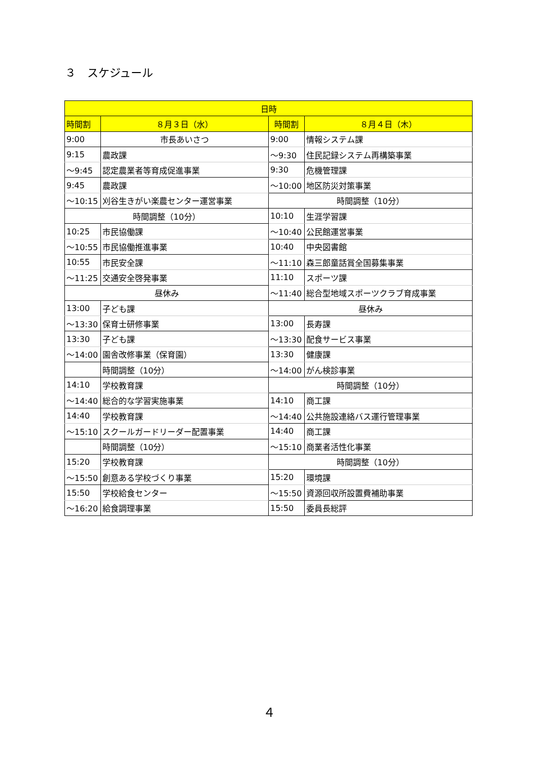３　スケジュール
| 日時 | | | |
| --- | --- | --- | --- |
| 時間割 | ８月３日（水） | 時間割 | ８月４日（木） |
| 9:00 | 市長あいさつ | 9:00 | 情報システム課 |
| 9:15 | 農政課 | ～9:30 | 住民記録システム再構築事業 |
| ～9:45 | 認定農業者等育成促進事業 | 9:30 | 危機管理課 |
| 9:45 | 農政課 | ～10:00 | 地区防災対策事業 |
| ～10:15 | 刈谷生きがい楽農センター運営事業 | 時間調整（10分） | |
| 時間調整（10分） | | 10:10 | 生涯学習課 |
| 10:25 | 市民協働課 | ～10:40 | 公民館運営事業 |
| ～10:55 | 市民協働推進事業 | 10:40 | 中央図書館 |
| 10:55 | 市民安全課 | ～11:10 | 森三郎童話賞全国募集事業 |
| ～11:25 | 交通安全啓発事業 | 11:10 | スポーツ課 |
| 昼休み | | ～11:40 | 総合型地域スポーツクラブ育成事業 |
| 13:00 | 子ども課 | 昼休み | |
| ～13:30 | 保育士研修事業 | 13:00 | 長寿課 |
| 13:30 | 子ども課 | ～13:30 | 配食サービス事業 |
| ～14:00 | 園舎改修事業（保育園） | 13:30 | 健康課 |
| | 時間調整（10分） | ～14:00 | がん検診事業 |
| 14:10 | 学校教育課 | 時間調整（10分） | |
| ～14:40 | 総合的な学習実施事業 | 14:10 | 商工課 |
| 14:40 | 学校教育課 | ～14:40 | 公共施設連絡バス運行管理事業 |
| ～15:10 | スクールガードリーダー配置事業 | 14:40 | 商工課 |
| | 時間調整（10分） | ～15:10 | 商業者活性化事業 |
| 15:20 | 学校教育課 | 時間調整（10分） | |
| ～15:50 | 創意ある学校づくり事業 | 15:20 | 環境課 |
| 15:50 | 学校給食センター | ～15:50 | 資源回収所設置費補助事業 |
| ～16:20 | 給食調理事業 | 15:50 | 委員長総評 |
４